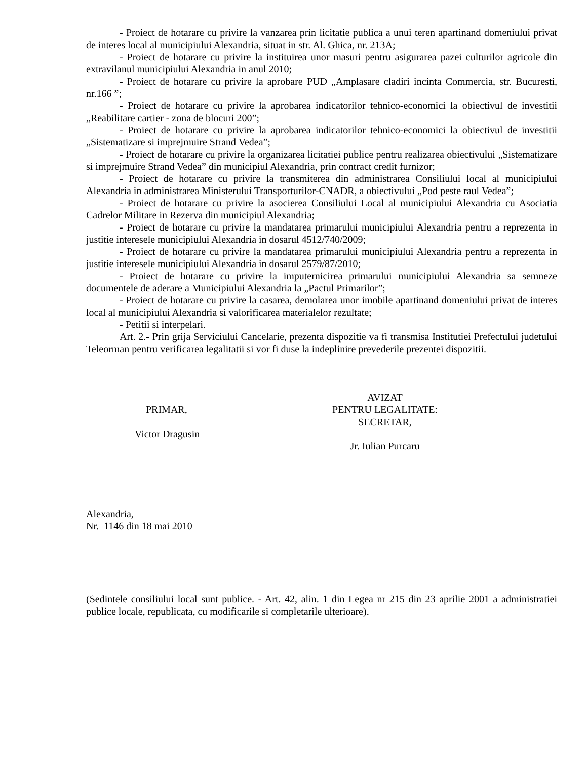- Proiect de hotarare cu privire la vanzarea prin licitatie publica a unui teren apartinand domeniului privat de interes local al municipiului Alexandria, situat in str. Al. Ghica, nr. 213A;
- Proiect de hotarare cu privire la instituirea unor masuri pentru asigurarea pazei culturilor agricole din extravilanul municipiului Alexandria in anul 2010;
- Proiect de hotarare cu privire la aprobare PUD „Amplasare cladiri incinta Commercia, str. Bucuresti, nr.166 ”;
- Proiect de hotarare cu privire la aprobarea indicatorilor tehnico-economici la obiectivul de investitii „Reabilitare cartier - zona de blocuri 200”;
- Proiect de hotarare cu privire la aprobarea indicatorilor tehnico-economici la obiectivul de investitii „Sistematizare si imprejmuire Strand Vedea”;
- Proiect de hotarare cu privire la organizarea licitatiei publice pentru realizarea obiectivului „Sistematizare si imprejmuire Strand Vedea” din municipiul Alexandria, prin contract credit furnizor;
- Proiect de hotarare cu privire la transmiterea din administrarea Consiliului local al municipiului Alexandria in administrarea Ministerului Transporturilor-CNADR, a obiectivului „Pod peste raul Vedea”;
- Proiect de hotarare cu privire la asocierea Consiliului Local al municipiului Alexandria cu Asociatia Cadrelor Militare in Rezerva din municipiul Alexandria;
- Proiect de hotarare cu privire la mandatarea primarului municipiului Alexandria pentru a reprezenta in justitie interesele municipiului Alexandria in dosarul 4512/740/2009;
- Proiect de hotarare cu privire la mandatarea primarului municipiului Alexandria pentru a reprezenta in justitie interesele municipiului Alexandria in dosarul 2579/87/2010;
- Proiect de hotarare cu privire la imputernicirea primarului municipiului Alexandria sa semneze documentele de aderare a Municipiului Alexandria la „Pactul Primarilor”;
- Proiect de hotarare cu privire la casarea, demolarea unor imobile apartinand domeniului privat de interes local al municipiului Alexandria si valorificarea materialelor rezultate;
- Petitii si interpelari.
Art. 2.- Prin grija Serviciului Cancelarie, prezenta dispozitie va fi transmisa Institutiei Prefectului judetului Teleorman pentru verificarea legalitatii si vor fi duse la indeplinire prevederile prezentei dispozitii.
PRIMAR,
Victor Dragusin
AVIZAT
PENTRU LEGALITATE:
SECRETAR,
Jr. Iulian Purcaru
Alexandria,
Nr. 1146 din 18 mai 2010
(Sedintele consiliului local sunt publice. - Art. 42, alin. 1 din Legea nr 215 din 23 aprilie 2001 a administratiei publice locale, republicata, cu modificarile si completarile ulterioare).